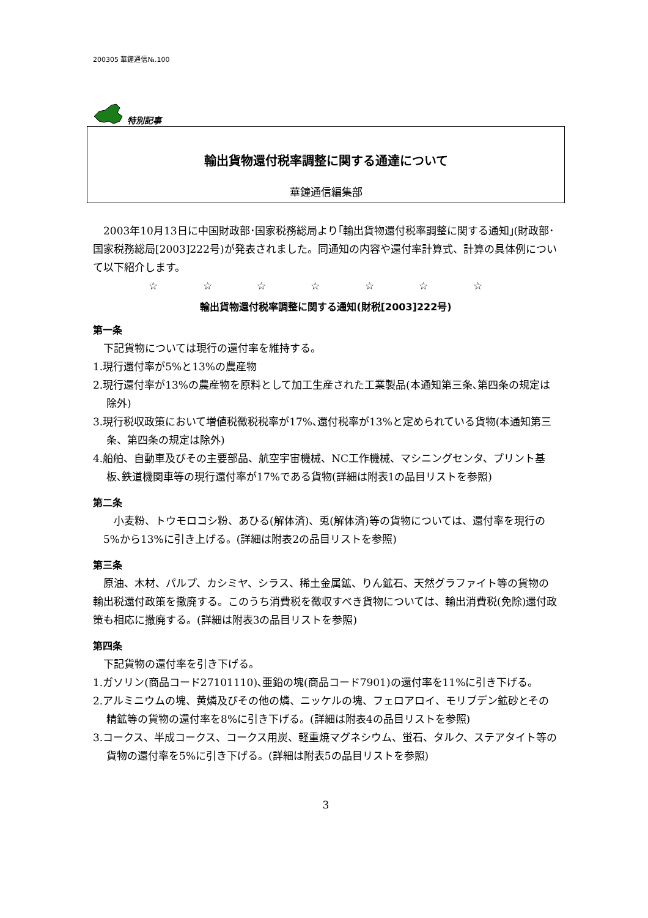200305 華鐘通信№.100
特別記事
輸出貨物還付税率調整に関する通達について
華鐘通信編集部
2003年10月13日に中国財政部･国家税務総局より｢輸出貨物還付税率調整に関する通知｣(財政部･国家税務総局[2003]222号)が発表されました。同通知の内容や還付率計算式、計算の具体例について以下紹介します。
☆ ☆ ☆ ☆ ☆ ☆ ☆
輸出貨物還付税率調整に関する通知(財税[2003]222号)
第一条
下記貨物については現行の還付率を維持する。
1.現行還付率が5%と13%の農産物
2.現行還付率が13%の農産物を原料として加工生産された工業製品(本通知第三条､第四条の規定は除外)
3.現行税収政策において増値税徴税税率が17%､還付税率が13%と定められている貨物(本通知第三条、第四条の規定は除外)
4.船舶、自動車及びその主要部品、航空宇宙機械、NC工作機械、マシニングセンタ、プリント基板､鉄道機関車等の現行還付率が17%である貨物(詳細は附表1の品目リストを参照)
第二条
小麦粉、トウモロコシ粉、あひる(解体済)、兎(解体済)等の貨物については、還付率を現行の5%から13%に引き上げる。(詳細は附表2の品目リストを参照)
第三条
原油、木材、パルプ、カシミヤ、シラス、稀土金属鉱、りん鉱石、天然グラファイト等の貨物の輸出税還付政策を撤廃する。このうち消費税を徴収すべき貨物については、輸出消費税(免除)還付政策も相応に撤廃する。(詳細は附表3の品目リストを参照)
第四条
下記貨物の還付率を引き下げる。
1.ガソリン(商品コード27101110)､亜鉛の塊(商品コード7901)の還付率を11%に引き下げる。
2.アルミニウムの塊、黄燐及びその他の燐、ニッケルの塊、フェロアロイ、モリブデン鉱砂とその精鉱等の貨物の還付率を8%に引き下げる。(詳細は附表4の品目リストを参照)
3.コークス、半成コークス、コークス用炭、軽重焼マグネシウム、蛍石、タルク、ステアタイト等の貨物の還付率を5%に引き下げる。(詳細は附表5の品目リストを参照)
3